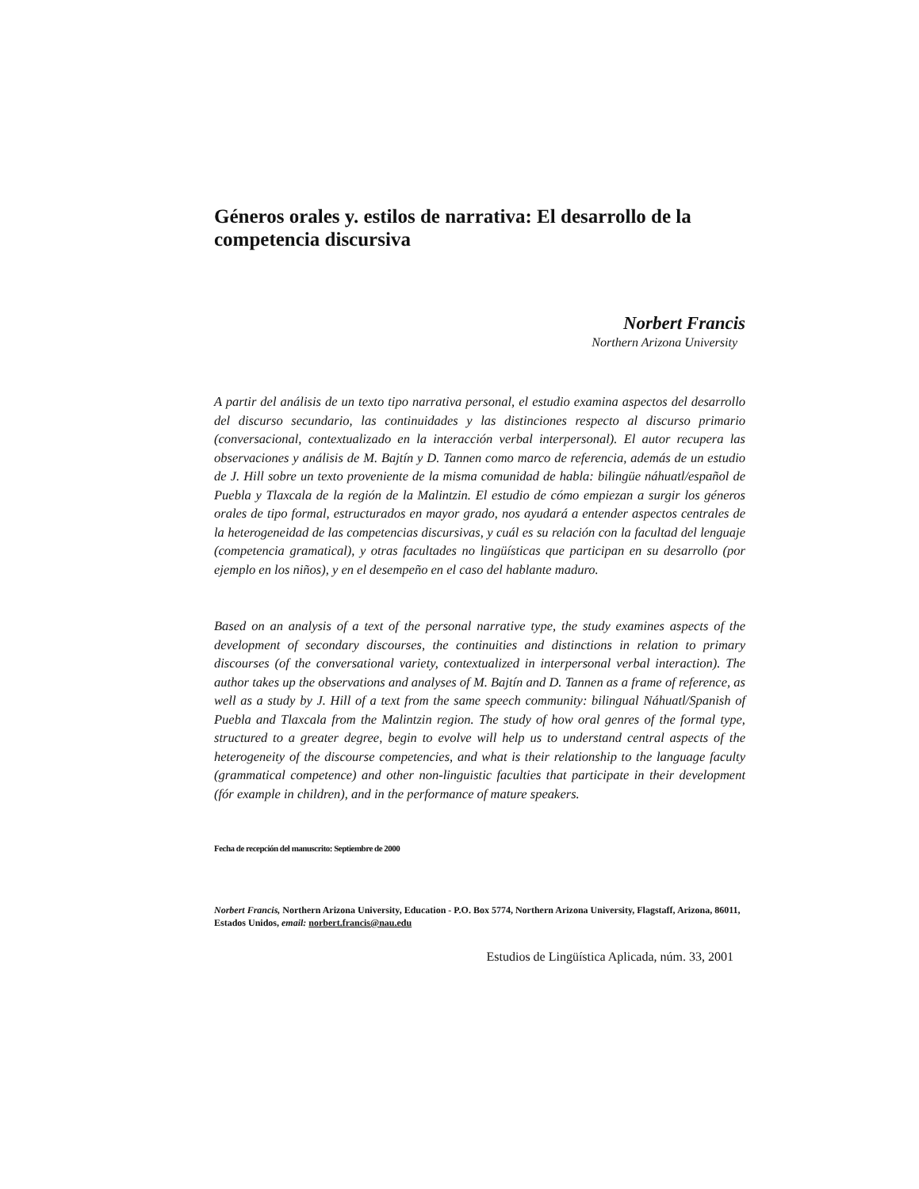Géneros orales y. estilos de narrativa: El desarrollo de la
competencia discursiva
Norbert Francis
Northern Arizona University
A partir del análisis de un texto tipo narrativa personal, el estudio examina aspectos del desarrollo del discurso secundario, las continuidades y las distinciones respecto al discurso primario (conversacional, contextualizado en la interacción verbal interpersonal). El autor recupera las observaciones y análisis de M. Bajtín y D. Tannen como marco de referencia, además de un estudio de J. Hill sobre un texto proveniente de la misma comunidad de habla: bilingüe náhuatl/español de Puebla y Tlaxcala de la región de la Malintzin. El estudio de cómo empiezan a surgir los géneros orales de tipo formal, estructurados en mayor grado, nos ayudará a entender aspectos centrales de la heterogeneidad de las competencias discursivas, y cuál es su relación con la facultad del lenguaje (competencia gramatical), y otras facultades no lingüísticas que participan en su desarrollo (por ejemplo en los niños), y en el desempeño en el caso del hablante maduro.
Based on an analysis of a text of the personal narrative type, the study examines aspects of the development of secondary discourses, the continuities and distinctions in relation to primary discourses (of the conversational variety, contextualized in interpersonal verbal interaction). The author takes up the observations and analyses of M. Bajtín and D. Tannen as a frame of reference, as well as a study by J. Hill of a text from the same speech community: bilingual Náhuatl/Spanish of Puebla and Tlaxcala from the Malintzin region. The study of how oral genres of the formal type, structured to a greater degree, begin to evolve will help us to understand central aspects of the heterogeneity of the discourse competencies, and what is their relationship to the language faculty (grammatical competence) and other non-linguistic faculties that participate in their development (fór example in children), and in the performance of mature speakers.
Fecha de recepción del manuscrito: Septiembre de 2000
Norbert Francis, Northern Arizona University, Education - P.O. Box 5774, Northern Arizona University, Flagstaff, Arizona, 86011, Estados Unidos, email: norbert.francis@nau.edu
Estudios de Lingüística Aplicada, núm. 33, 2001